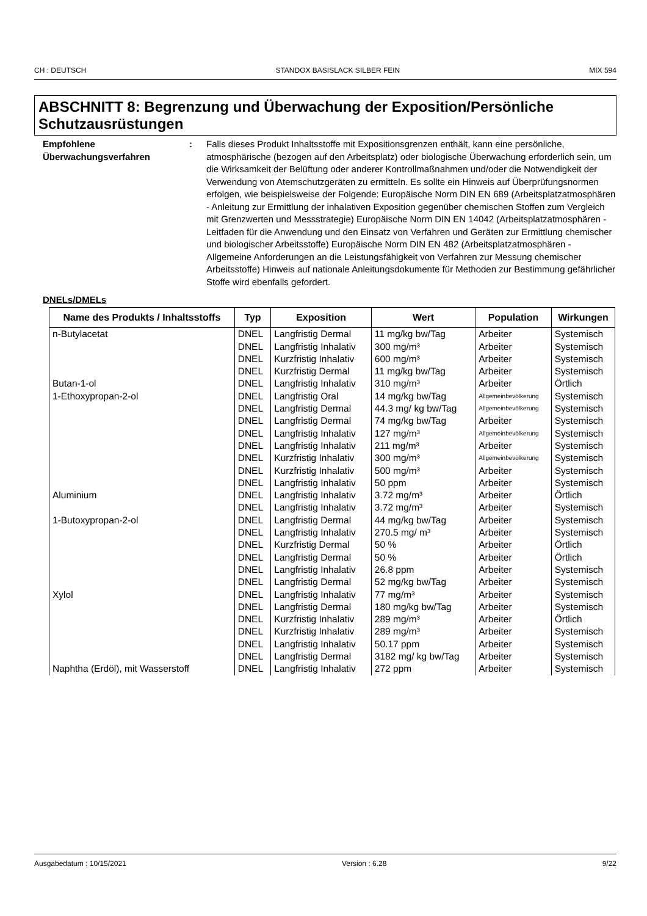CH : DEUTSCH STANDOX BASISLACK SILBER FEIN MIX 594
ABSCHNITT 8: Begrenzung und Überwachung der Exposition/Persönliche Schutzausrüstungen
Empfohlene Überwachungsverfahren
: Falls dieses Produkt Inhaltsstoffe mit Expositionsgrenzen enthält, kann eine persönliche, atmosphärische (bezogen auf den Arbeitsplatz) oder biologische Überwachung erforderlich sein, um die Wirksamkeit der Belüftung oder anderer Kontrollmaßnahmen und/oder die Notwendigkeit der Verwendung von Atemschutzgeräten zu ermitteln. Es sollte ein Hinweis auf Überprüfungsnormen erfolgen, wie beispielsweise der Folgende: Europäische Norm DIN EN 689 (Arbeitsplatzatmosphären - Anleitung zur Ermittlung der inhalativen Exposition gegenüber chemischen Stoffen zum Vergleich mit Grenzwerten und Messstrategie) Europäische Norm DIN EN 14042 (Arbeitsplatzatmosphären - Leitfaden für die Anwendung und den Einsatz von Verfahren und Geräten zur Ermittlung chemischer und biologischer Arbeitsstoffe) Europäische Norm DIN EN 482 (Arbeitsplatzatmosphären - Allgemeine Anforderungen an die Leistungsfähigkeit von Verfahren zur Messung chemischer Arbeitsstoffe) Hinweis auf nationale Anleitungsdokumente für Methoden zur Bestimmung gefährlicher Stoffe wird ebenfalls gefordert.
DNELs/DMELs
| Name des Produkts / Inhaltsstoffs | Typ | Exposition | Wert | Population | Wirkungen |
| --- | --- | --- | --- | --- | --- |
| n-Butylacetat | DNEL | Langfristig Dermal | 11 mg/kg bw/Tag | Arbeiter | Systemisch |
| | DNEL | Langfristig Inhalativ | 300 mg/m³ | Arbeiter | Systemisch |
| | DNEL | Kurzfristig Inhalativ | 600 mg/m³ | Arbeiter | Systemisch |
| | DNEL | Kurzfristig Dermal | 11 mg/kg bw/Tag | Arbeiter | Systemisch |
| Butan-1-ol | DNEL | Langfristig Inhalativ | 310 mg/m³ | Arbeiter | Örtlich |
| 1-Ethoxypropan-2-ol | DNEL | Langfristig Oral | 14 mg/kg bw/Tag | Allgemeinbevölkerung | Systemisch |
| | DNEL | Langfristig Dermal | 44.3 mg/ kg bw/Tag | Allgemeinbevölkerung | Systemisch |
| | DNEL | Langfristig Dermal | 74 mg/kg bw/Tag | Arbeiter | Systemisch |
| | DNEL | Langfristig Inhalativ | 127 mg/m³ | Allgemeinbevölkerung | Systemisch |
| | DNEL | Langfristig Inhalativ | 211 mg/m³ | Arbeiter | Systemisch |
| | DNEL | Kurzfristig Inhalativ | 300 mg/m³ | Allgemeinbevölkerung | Systemisch |
| | DNEL | Kurzfristig Inhalativ | 500 mg/m³ | Arbeiter | Systemisch |
| | DNEL | Langfristig Inhalativ | 50 ppm | Arbeiter | Systemisch |
| Aluminium | DNEL | Langfristig Inhalativ | 3.72 mg/m³ | Arbeiter | Örtlich |
| | DNEL | Langfristig Inhalativ | 3.72 mg/m³ | Arbeiter | Systemisch |
| 1-Butoxypropan-2-ol | DNEL | Langfristig Dermal | 44 mg/kg bw/Tag | Arbeiter | Systemisch |
| | DNEL | Langfristig Inhalativ | 270.5 mg/ m³ | Arbeiter | Systemisch |
| | DNEL | Kurzfristig Dermal | 50 % | Arbeiter | Örtlich |
| | DNEL | Langfristig Dermal | 50 % | Arbeiter | Örtlich |
| | DNEL | Langfristig Inhalativ | 26.8 ppm | Arbeiter | Systemisch |
| | DNEL | Langfristig Dermal | 52 mg/kg bw/Tag | Arbeiter | Systemisch |
| Xylol | DNEL | Langfristig Inhalativ | 77 mg/m³ | Arbeiter | Systemisch |
| | DNEL | Langfristig Dermal | 180 mg/kg bw/Tag | Arbeiter | Systemisch |
| | DNEL | Kurzfristig Inhalativ | 289 mg/m³ | Arbeiter | Örtlich |
| | DNEL | Kurzfristig Inhalativ | 289 mg/m³ | Arbeiter | Systemisch |
| | DNEL | Langfristig Inhalativ | 50.17 ppm | Arbeiter | Systemisch |
| | DNEL | Langfristig Dermal | 3182 mg/ kg bw/Tag | Arbeiter | Systemisch |
| Naphtha (Erdöl), mit Wasserstoff | DNEL | Langfristig Inhalativ | 272 ppm | Arbeiter | Systemisch |
Ausgabedatum : 10/15/2021 Version : 6.28 9/22